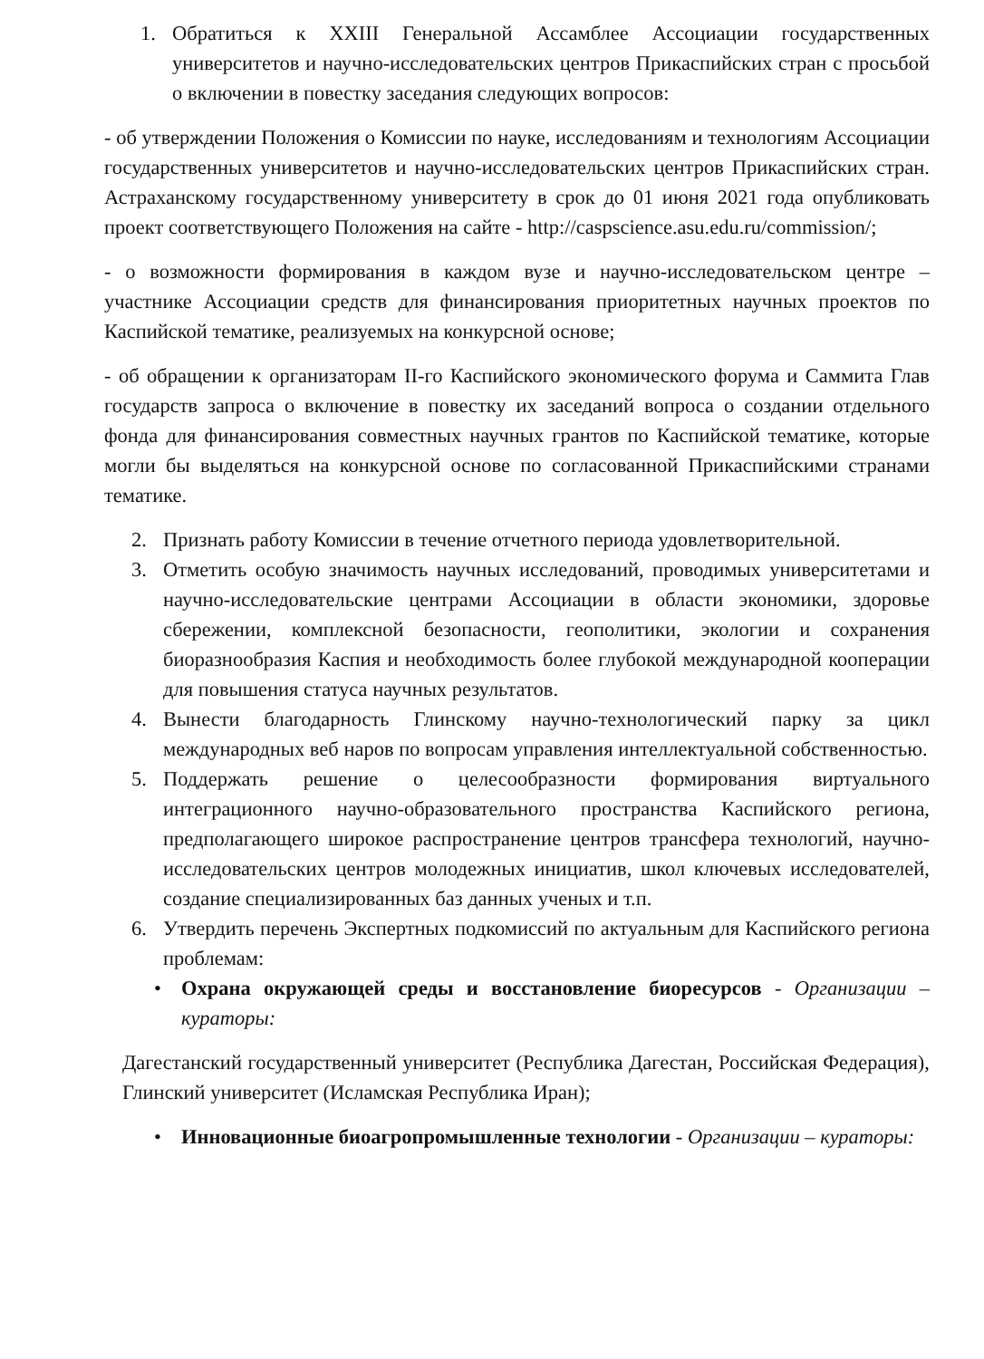1. Обратиться к XXIII Генеральной Ассамблее Ассоциации государственных университетов и научно-исследовательских центров Прикаспийских стран с просьбой о включении в повестку заседания следующих вопросов:
- об утверждении Положения о Комиссии по науке, исследованиям и технологиям Ассоциации государственных университетов и научно-исследовательских центров Прикаспийских стран. Астраханскому государственному университету в срок до 01 июня 2021 года опубликовать проект соответствующего Положения на сайте - http://caspscience.asu.edu.ru/commission/;
- о возможности формирования в каждом вузе и научно-исследовательском центре – участнике Ассоциации средств для финансирования приоритетных научных проектов по Каспийской тематике, реализуемых на конкурсной основе;
- об обращении к организаторам II-го Каспийского экономического форума и Саммита Глав государств запроса о включение в повестку их заседаний вопроса о создании отдельного фонда для финансирования совместных научных грантов по Каспийской тематике, которые могли бы выделяться на конкурсной основе по согласованной Прикаспийскими странами тематике.
2. Признать работу Комиссии в течение отчетного периода удовлетворительной.
3. Отметить особую значимость научных исследований, проводимых университетами и научно-исследовательские центрами Ассоциации в области экономики, здоровье сбережении, комплексной безопасности, геополитики, экологии и сохранения биоразнообразия Каспия и необходимость более глубокой международной кооперации для повышения статуса научных результатов.
4. Вынести благодарность Глинскому научно-технологический парку за цикл международных веб наров по вопросам управления интеллектуальной собственностью.
5. Поддержать решение о целесообразности формирования виртуального интеграционного научно-образовательного пространства Каспийского региона, предполагающего широкое распространение центров трансфера технологий, научно-исследовательских центров молодежных инициатив, школ ключевых исследователей, создание специализированных баз данных ученых и т.п.
6. Утвердить перечень Экспертных подкомиссий по актуальным для Каспийского региона проблемам:
• Охрана окружающей среды и восстановление биоресурсов - Организации –кураторы:
Дагестанский государственный университет (Республика Дагестан, Российская Федерация), Глинский университет (Исламская Республика Иран);
• Инновационные биоагропромышленные технологии - Организации – кураторы: